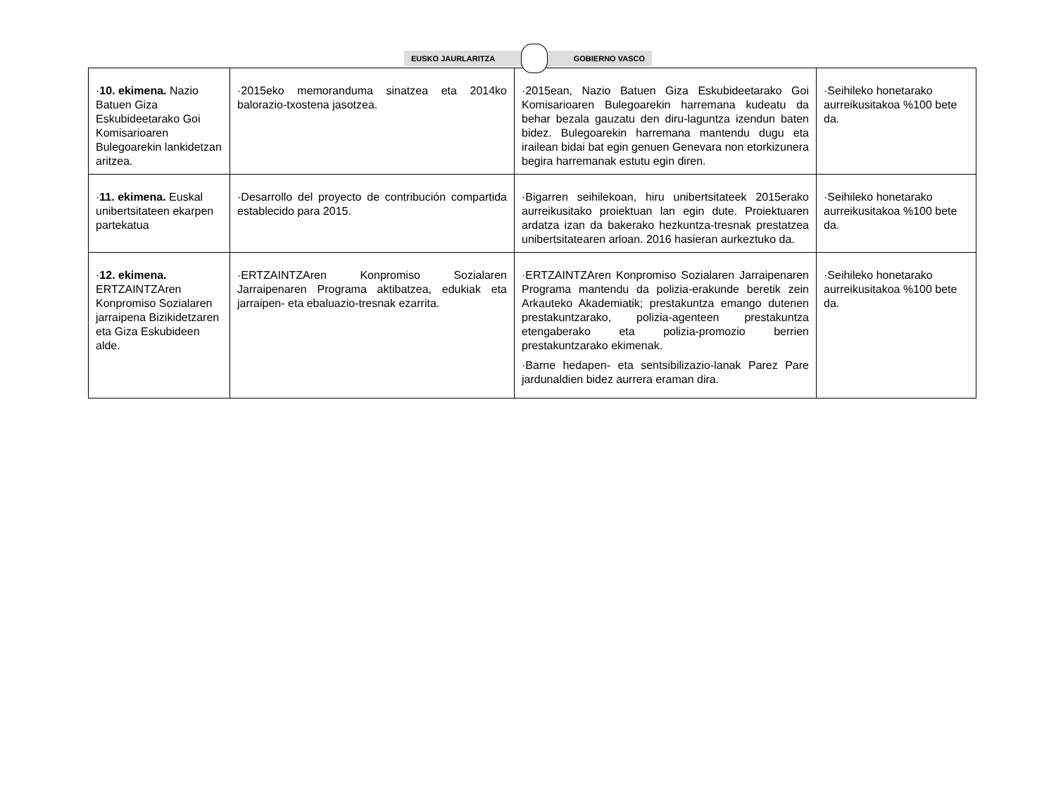EUSKO JAURLARITZA GOBIERNO VASCO
| · 10. ekimena. Nazio Batuen Giza Eskubideetarako Goi Komisarioaren Bulegoarekin lankidetzan aritzea. | ·2015eko memoranduma sinatzea eta 2014ko balorazio-txostena jasotzea. | ·2015ean, Nazio Batuen Giza Eskubideetarako Goi Komisarioaren Bulegoarekin harremana kudeatu da behar bezala gauzatu den diru-laguntza izendun baten bidez. Bulegoarekin harremana mantendu dugu eta irailean bidai bat egin genuen Genevara non etorkizunera begira harremanak estutu egin diren. | ·Seihileko honetarako aurreikusitakoa %100 bete da. |
| · 11. ekimena. Euskal unibertsitateen ekarpen partekatua | ·Desarrollo del proyecto de contribución compartida establecido para 2015. | ·Bigarren seihilekoan, hiru unibertsitateek 2015erako aurreikusitako proiektuan lan egin dute. Proiektuaren ardatza izan da bakerako hezkuntza-tresnak prestatzea unibertsitatearen arloan. 2016 hasieran aurkeztuko da. | ·Seihileko honetarako aurreikusitakoa %100 bete da. |
| · 12. ekimena. ERTZAINTZAren Konpromiso Sozialaren jarraipena Bizikidetzaren eta Giza Eskubideen alde. | ·ERTZAINTZAren Konpromiso Sozialaren Jarraipenaren Programa aktibatzea, edukiak eta jarraipen- eta ebaluazio-tresnak ezarrita. | ·ERTZAINTZAren Konpromiso Sozialaren Jarraipenaren Programa mantendu da polizia-erakunde beretik zein Arkauteko Akademiatik; prestakuntza emango dutenen prestakuntzarako, polizia-agenteen prestakuntza etengaberako eta polizia-promozio berrien prestakuntzarako ekimenak. ·Barne hedapen- eta sentsibilizazio-lanak Parez Pare jardunaldien bidez aurrera eraman dira. | ·Seihileko honetarako aurreikusitakoa %100 bete da. |